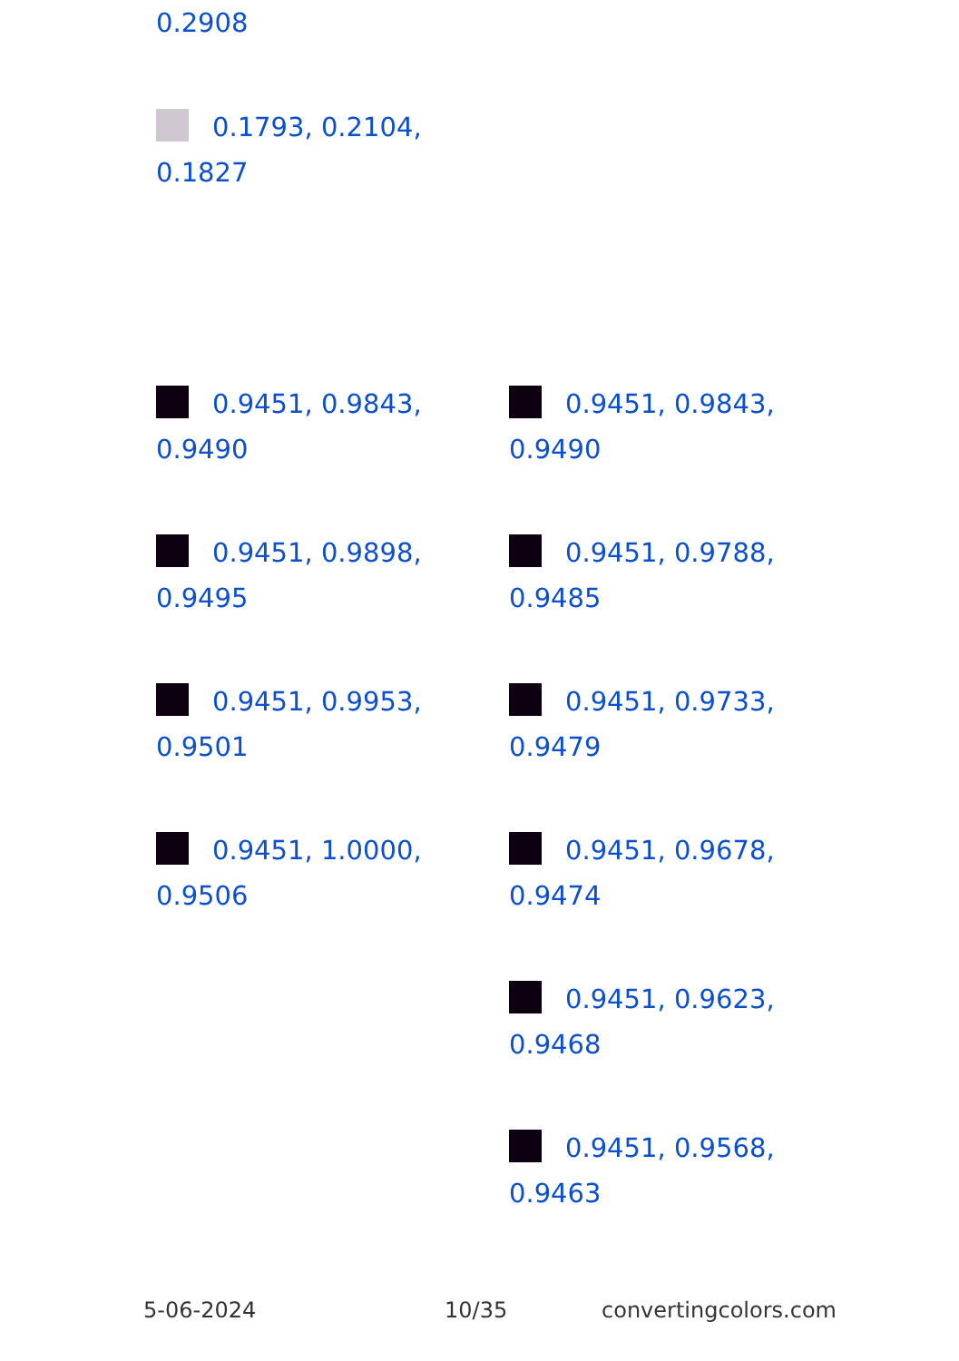0.2908
0.1793, 0.2104, 0.1827
0.9451, 0.9843, 0.9490
0.9451, 0.9843, 0.9490
0.9451, 0.9898, 0.9495
0.9451, 0.9788, 0.9485
0.9451, 0.9953, 0.9501
0.9451, 0.9733, 0.9479
0.9451, 1.0000, 0.9506
0.9451, 0.9678, 0.9474
0.9451, 0.9623, 0.9468
0.9451, 0.9568, 0.9463
5-06-2024 10/35 convertingcolors.com